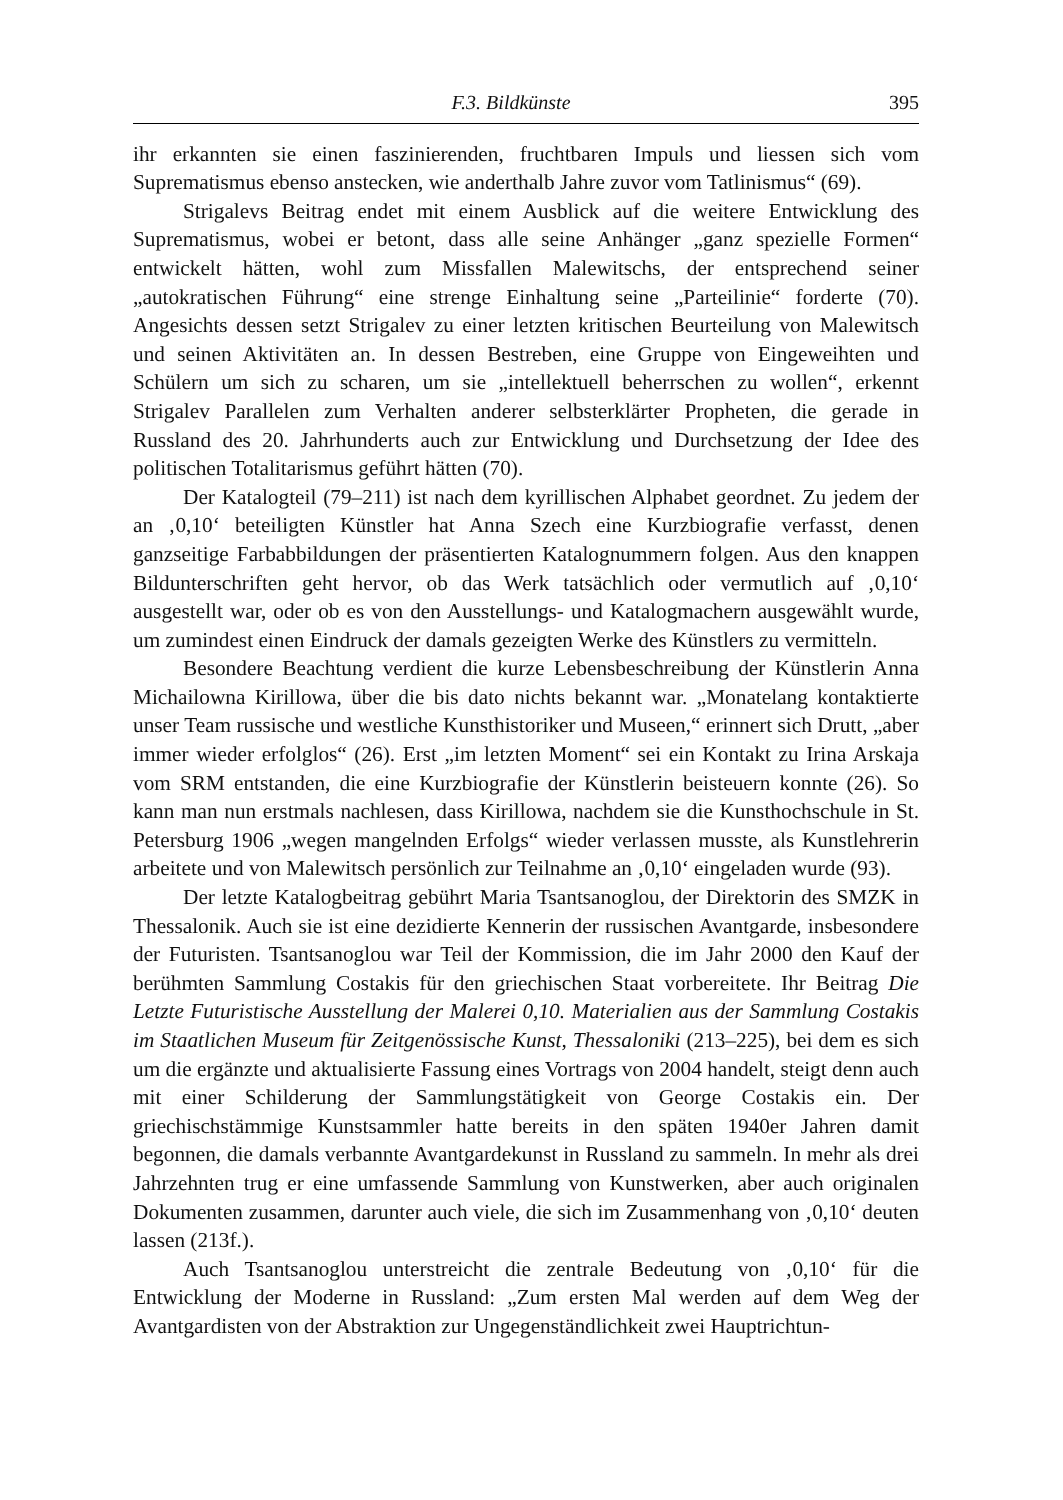F.3. Bildkünste 395
ihr erkannten sie einen faszinierenden, fruchtbaren Impuls und liessen sich vom Suprematismus ebenso anstecken, wie anderthalb Jahre zuvor vom Tatlinismus“ (69).
Strigalevs Beitrag endet mit einem Ausblick auf die weitere Entwicklung des Suprematismus, wobei er betont, dass alle seine Anhänger „ganz spezielle Formen“ entwickelt hätten, wohl zum Missfallen Malewitschs, der entsprechend seiner „autokratischen Führung“ eine strenge Einhaltung seine „Parteilinie“ forderte (70). Angesichts dessen setzt Strigalev zu einer letzten kritischen Beurteilung von Malewitsch und seinen Aktivitäten an. In dessen Bestreben, eine Gruppe von Eingeweihten und Schülern um sich zu scharen, um sie „intellektuell beherrschen zu wollen“, erkennt Strigalev Parallelen zum Verhalten anderer selbsterklärter Propheten, die gerade in Russland des 20. Jahrhunderts auch zur Entwicklung und Durchsetzung der Idee des politischen Totalitarismus geführt hätten (70).
Der Katalogteil (79–211) ist nach dem kyrillischen Alphabet geordnet. Zu jedem der an ‚0,10‘ beteiligten Künstler hat Anna Szech eine Kurzbiografie verfasst, denen ganzseitige Farbabbildungen der präsentierten Katalognummern folgen. Aus den knappen Bildunterschriften geht hervor, ob das Werk tatsächlich oder vermutlich auf ‚0,10‘ ausgestellt war, oder ob es von den Ausstellungs- und Katalogmachern ausgewählt wurde, um zumindest einen Eindruck der damals gezeigten Werke des Künstlers zu vermitteln.
Besondere Beachtung verdient die kurze Lebensbeschreibung der Künstlerin Anna Michailowna Kirillowa, über die bis dato nichts bekannt war. „Monatelang kontaktierte unser Team russische und westliche Kunsthistoriker und Museen,“ erinnert sich Drutt, „aber immer wieder erfolglos“ (26). Erst „im letzten Moment“ sei ein Kontakt zu Irina Arskaja vom SRM entstanden, die eine Kurzbiografie der Künstlerin beisteuern konnte (26). So kann man nun erstmals nachlesen, dass Kirillowa, nachdem sie die Kunsthochschule in St. Petersburg 1906 „wegen mangelnden Erfolgs“ wieder verlassen musste, als Kunstlehrerin arbeitete und von Malewitsch persönlich zur Teilnahme an ‚0,10‘ eingeladen wurde (93).
Der letzte Katalogbeitrag gebührt Maria Tsantsanoglou, der Direktorin des SMZK in Thessalonik. Auch sie ist eine dezidierte Kennerin der russischen Avantgarde, insbesondere der Futuristen. Tsantsanoglou war Teil der Kommission, die im Jahr 2000 den Kauf der berühmten Sammlung Costakis für den griechischen Staat vorbereitete. Ihr Beitrag Die Letzte Futuristische Ausstellung der Malerei 0,10. Materialien aus der Sammlung Costakis im Staatlichen Museum für Zeitgenössische Kunst, Thessaloniki (213–225), bei dem es sich um die ergänzte und aktualisierte Fassung eines Vortrags von 2004 handelt, steigt denn auch mit einer Schilderung der Sammlungstätigkeit von George Costakis ein. Der griechischstämmige Kunstsammler hatte bereits in den späten 1940er Jahren damit begonnen, die damals verbannte Avantgardekunst in Russland zu sammeln. In mehr als drei Jahrzehnten trug er eine umfassende Sammlung von Kunstwerken, aber auch originalen Dokumenten zusammen, darunter auch viele, die sich im Zusammenhang von ‚0,10‘ deuten lassen (213f.).
Auch Tsantsanoglou unterstreicht die zentrale Bedeutung von ‚0,10‘ für die Entwicklung der Moderne in Russland: „Zum ersten Mal werden auf dem Weg der Avantgardisten von der Abstraktion zur Ungegenständlichkeit zwei Hauptrichtun-